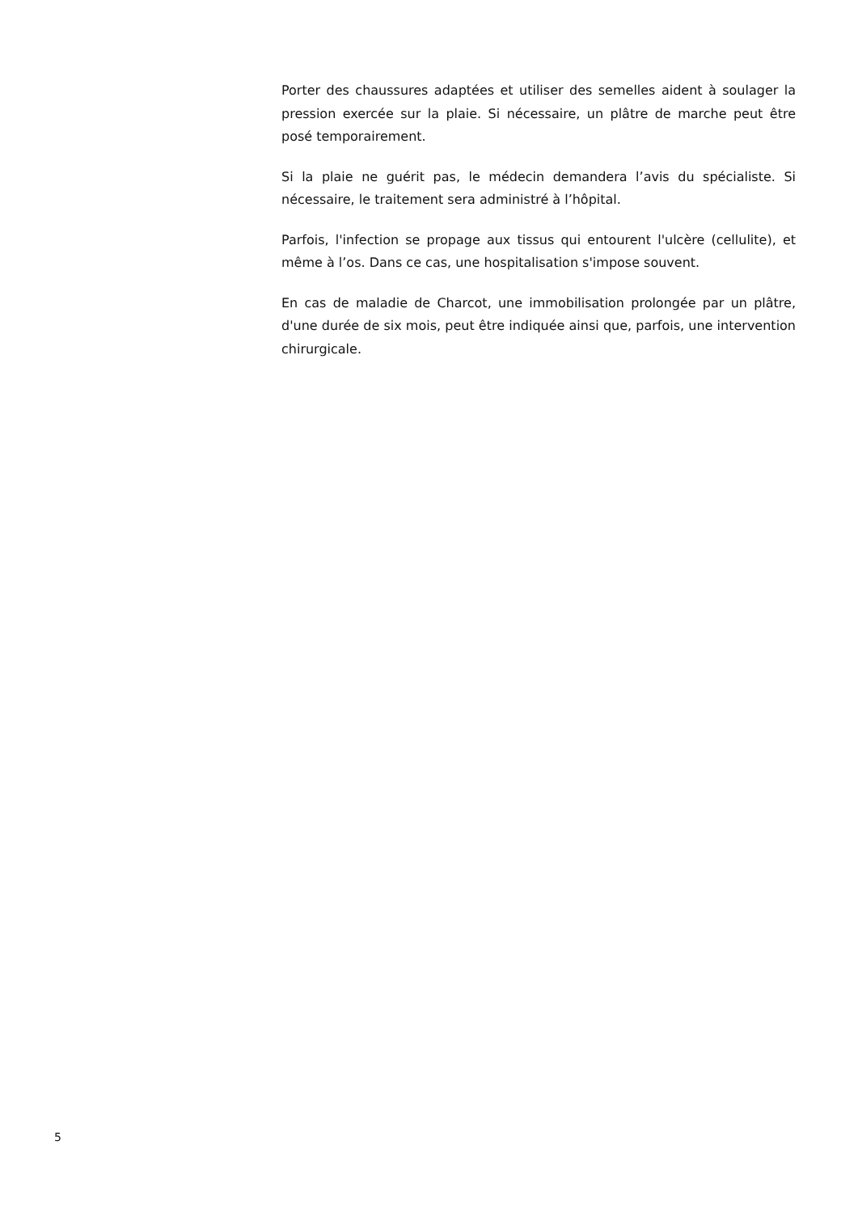Porter des chaussures adaptées et utiliser des semelles aident à soulager la pression exercée sur la plaie. Si nécessaire, un plâtre de marche peut être posé temporairement.
Si la plaie ne guérit pas, le médecin demandera l’avis du spécialiste. Si nécessaire, le traitement sera administré à l’hôpital.
Parfois, l'infection se propage aux tissus qui entourent l'ulcère (cellulite), et même à l’os. Dans ce cas, une hospitalisation s'impose souvent.
En cas de maladie de Charcot, une immobilisation prolongée par un plâtre, d'une durée de six mois, peut être indiquée ainsi que, parfois, une intervention chirurgicale.
5